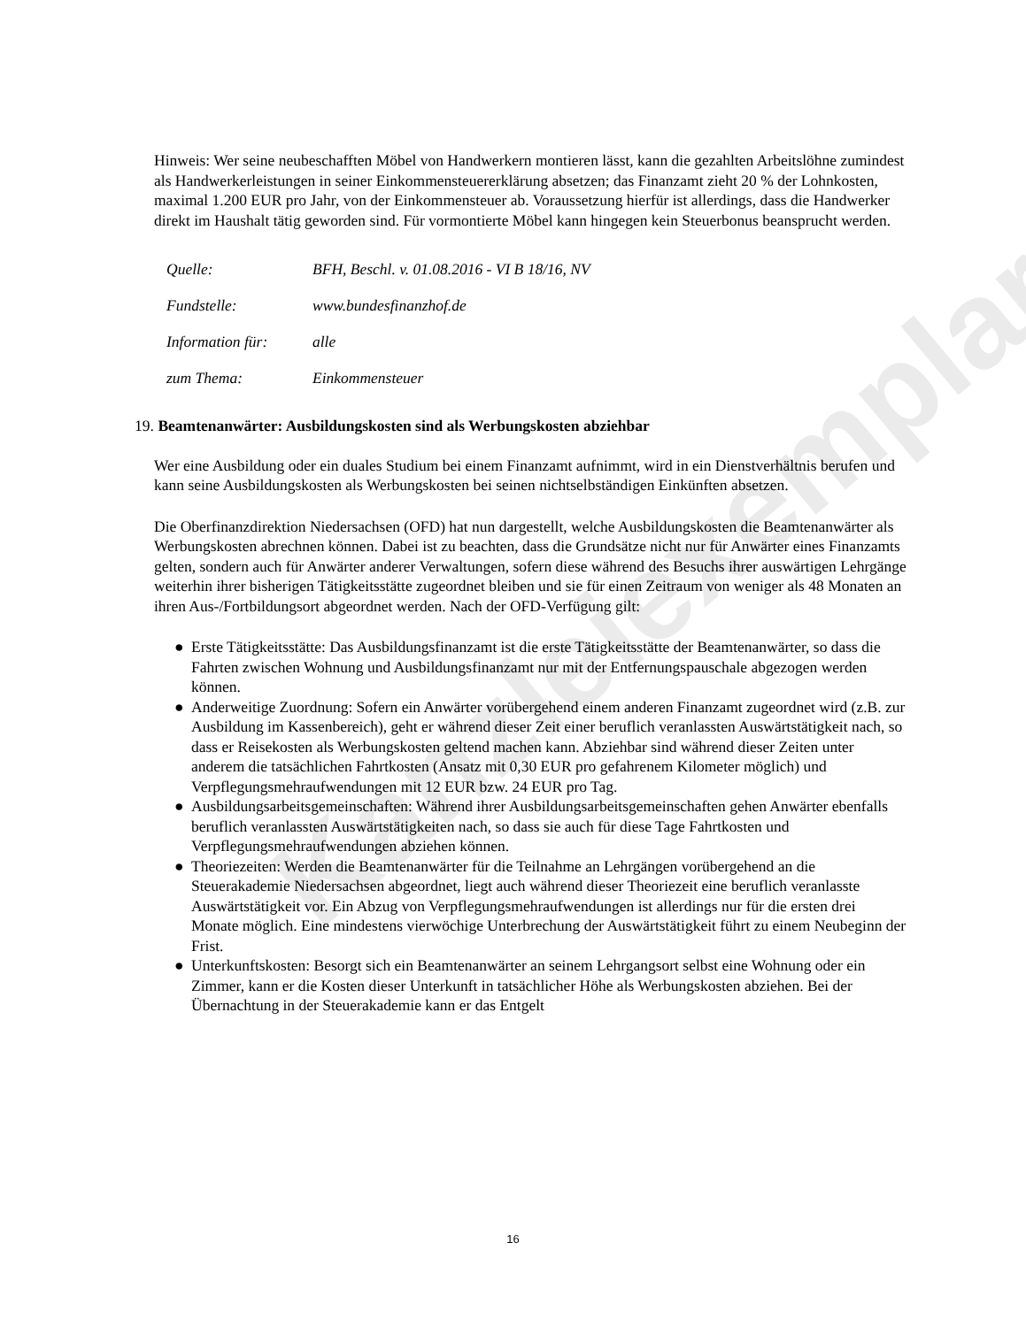Kanzleiexemplar
Hinweis: Wer seine neubeschafften Möbel von Handwerkern montieren lässt, kann die gezahlten Arbeitslöhne zumindest als Handwerkerleistungen in seiner Einkommensteuererklärung absetzen; das Finanzamt zieht 20 % der Lohnkosten, maximal 1.200 EUR pro Jahr, von der Einkommensteuer ab. Voraussetzung hierfür ist allerdings, dass die Handwerker direkt im Haushalt tätig geworden sind. Für vormontierte Möbel kann hingegen kein Steuerbonus beansprucht werden.
| Quelle: | BFH, Beschl. v. 01.08.2016 - VI B 18/16, NV |
| Fundstelle: | www.bundesfinanzhof.de |
| Information für: | alle |
| zum Thema: | Einkommensteuer |
19. Beamtenanwärter: Ausbildungskosten sind als Werbungskosten abziehbar
Wer eine Ausbildung oder ein duales Studium bei einem Finanzamt aufnimmt, wird in ein Dienstverhältnis berufen und kann seine Ausbildungskosten als Werbungskosten bei seinen nichtselbständigen Einkünften absetzen.
Die Oberfinanzdirektion Niedersachsen (OFD) hat nun dargestellt, welche Ausbildungskosten die Beamtenanwärter als Werbungskosten abrechnen können. Dabei ist zu beachten, dass die Grundsätze nicht nur für Anwärter eines Finanzamts gelten, sondern auch für Anwärter anderer Verwaltungen, sofern diese während des Besuchs ihrer auswärtigen Lehrgänge weiterhin ihrer bisherigen Tätigkeitsstätte zugeordnet bleiben und sie für einen Zeitraum von weniger als 48 Monaten an ihren Aus-/Fortbildungsort abgeordnet werden. Nach der OFD-Verfügung gilt:
● Erste Tätigkeitsstätte: Das Ausbildungsfinanzamt ist die erste Tätigkeitsstätte der Beamtenanwärter, so dass die Fahrten zwischen Wohnung und Ausbildungsfinanzamt nur mit der Entfernungspauschale abgezogen werden können.
● Anderweitige Zuordnung: Sofern ein Anwärter vorübergehend einem anderen Finanzamt zugeordnet wird (z.B. zur Ausbildung im Kassenbereich), geht er während dieser Zeit einer beruflich veranlassten Auswärtstätigkeit nach, so dass er Reisekosten als Werbungskosten geltend machen kann. Abziehbar sind während dieser Zeiten unter anderem die tatsächlichen Fahrtkosten (Ansatz mit 0,30 EUR pro gefahrenem Kilometer möglich) und Verpflegungsmehraufwendungen mit 12 EUR bzw. 24 EUR pro Tag.
● Ausbildungsarbeitsgemeinschaften: Während ihrer Ausbildungsarbeitsgemeinschaften gehen Anwärter ebenfalls beruflich veranlassten Auswärtstätigkeiten nach, so dass sie auch für diese Tage Fahrtkosten und Verpflegungsmehraufwendungen abziehen können.
● Theoriezeiten: Werden die Beamtenanwärter für die Teilnahme an Lehrgängen vorübergehend an die Steuerakademie Niedersachsen abgeordnet, liegt auch während dieser Theoriezeit eine beruflich veranlasste Auswärtstätigkeit vor. Ein Abzug von Verpflegungsmehraufwendungen ist allerdings nur für die ersten drei Monate möglich. Eine mindestens vierwöchige Unterbrechung der Auswärtstätigkeit führt zu einem Neubeginn der Frist.
● Unterkunftskosten: Besorgt sich ein Beamtenanwärter an seinem Lehrgangsort selbst eine Wohnung oder ein Zimmer, kann er die Kosten dieser Unterkunft in tatsächlicher Höhe als Werbungskosten abziehen. Bei der Übernachtung in der Steuerakademie kann er das Entgelt
16